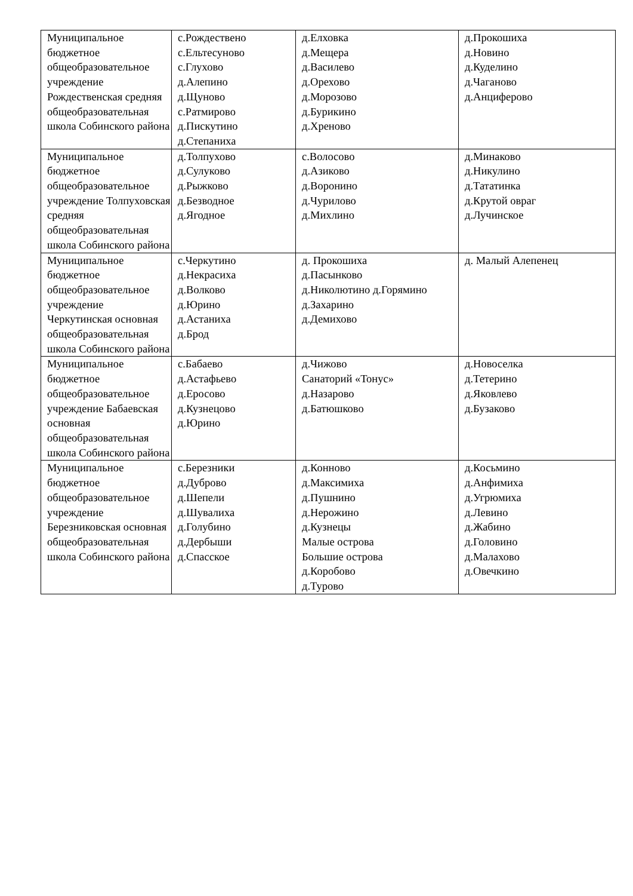| Муниципальное бюджетное общеобразовательное учреждение Рождественская средняя общеобразовательная школа Собинского района | с.Рождествено с.Ельтесуново с.Глухово д.Алепино д.Щуново с.Ратмирово д.Пискутино д.Степаниха | д.Елховка д.Мещера д.Василево д.Орехово д.Морозово д.Бурикино д.Хреново | д.Прокошиха д.Новино д.Куделино д.Чаганово д.Анциферово |
| Муниципальное бюджетное общеобразовательное учреждение Толпуховская средняя общеобразовательная школа Собинского района | д.Толпухово д.Сулуково д.Рыжково д.Безводное д.Ягодное | с.Волосово д.Азиково д.Воронино д.Чурилово д.Михлино | д.Минаково д.Никулино д.Тататинка д.Крутой овраг д.Лучинское |
| Муниципальное бюджетное общеобразовательное учреждение Черкутинская основная общеобразовательная школа Собинского района | с.Черкутино д.Некрасиха д.Волково д.Юрино д.Астаниха д.Брод | д. Прокошиха д.Пасынково д.Николютино д.Горямино д.Захарино д.Демихово | д. Малый Алепенец |
| Муниципальное бюджетное общеобразовательное учреждение Бабаевская основная общеобразовательная школа Собинского района | с.Бабаево д.Астафьево д.Еросово д.Кузнецово д.Юрино | д.Чижово Санаторий «Тонус» д.Назарово д.Батюшково | д.Новоселка д.Тетерино д.Яковлево д.Бузаково |
| Муниципальное бюджетное общеобразовательное учреждение Березниковская основная общеобразовательная школа Собинского района | с.Березники д.Дуброво д.Шепели д.Шувалиха д.Голубино д.Дербыши д.Спасское | д.Конново д.Максимиха д.Пушнино д.Нерожино д.Кузнецы Малые острова Большие острова д.Коробово д.Турово | д.Косьмино д.Анфимиха д.Угрюмиха д.Левино д.Жабино д.Головино д.Малахово д.Овечкино |